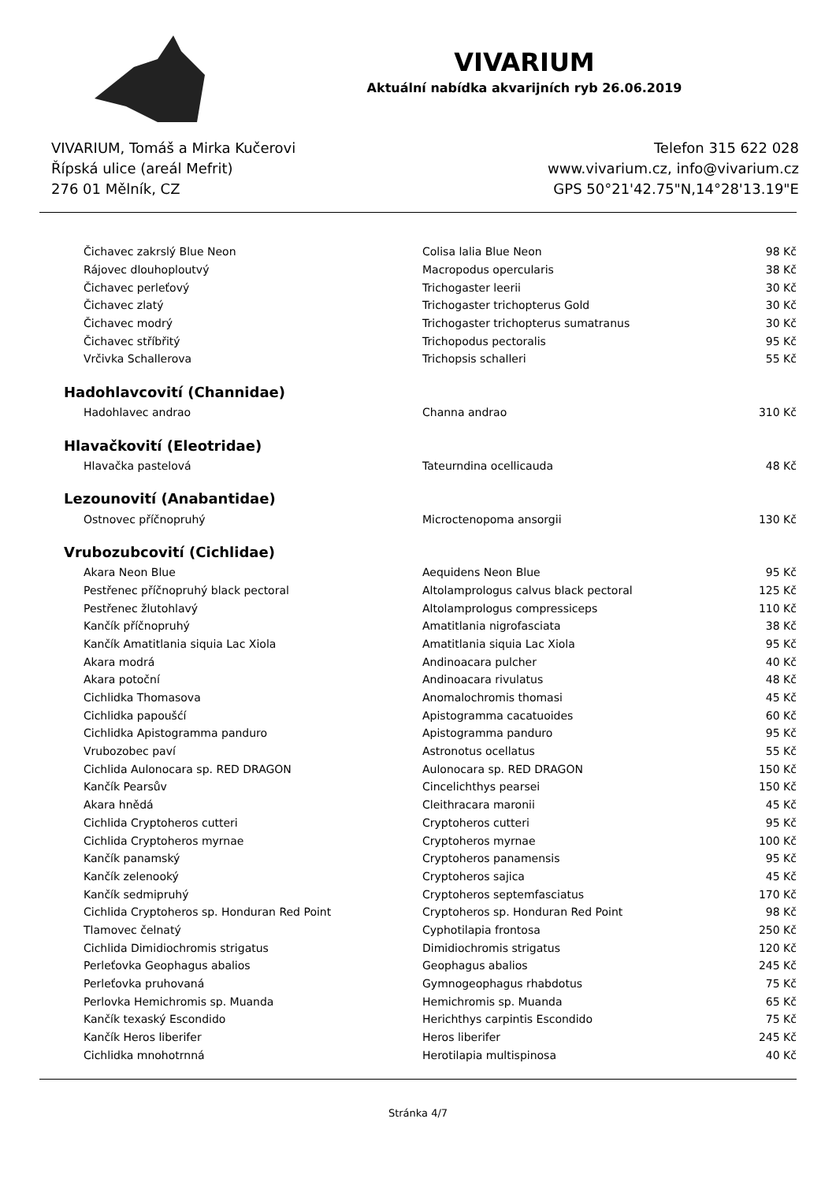VIVARIUM
Aktuální nabídka akvarijních ryb 26.06.2019
VIVARIUM, Tomáš a Mirka Kučerovi
Řípská ulice (areál Mefrit)
276 01 Mělník, CZ
Telefon 315 622 028
www.vivarium.cz, info@vivarium.cz
GPS 50°21'42.75"N,14°28'13.19"E
| Čichavec zakrslý Blue Neon | Colisa lalia Blue Neon | 98 Kč |
| Rájovec dlouhoploutvý | Macropodus opercularis | 38 Kč |
| Čichavec perleťový | Trichogaster leerii | 30 Kč |
| Čichavec zlatý | Trichogaster trichopterus Gold | 30 Kč |
| Čichavec modrý | Trichogaster trichopterus sumatranus | 30 Kč |
| Čichavec stříbřitý | Trichopodus pectoralis | 95 Kč |
| Vrčivka Schallerova | Trichopsis schalleri | 55 Kč |
| Hadohlavcovití (Channidae) | | |
| Hadohlavec andrao | Channa andrao | 310 Kč |
| Hlavačkovití (Eleotridae) | | |
| Hlavačka pastelová | Tateurndina ocellicauda | 48 Kč |
| Lezounovití (Anabantidae) | | |
| Ostnovec příčnopruhý | Microctenopoma ansorgii | 130 Kč |
| Vrubozubcovití (Cichlidae) | | |
| Akara Neon Blue | Aequidens Neon Blue | 95 Kč |
| Pestřenec příčnopruhý black pectoral | Altolamprologus calvus black pectoral | 125 Kč |
| Pestřenec žlutohlavý | Altolamprologus compressiceps | 110 Kč |
| Kančík příčnopruhý | Amatitlania nigrofasciata | 38 Kč |
| Kančík Amatitlania siquia Lac Xiola | Amatitlania siquia Lac Xiola | 95 Kč |
| Akara modrá | Andinoacara pulcher | 40 Kč |
| Akara potoční | Andinoacara rivulatus | 48 Kč |
| Cichlidka Thomasova | Anomalochromis thomasi | 45 Kč |
| Cichlidka papoušćí | Apistogramma cacatuoides | 60 Kč |
| Cichlidka Apistogramma panduro | Apistogramma panduro | 95 Kč |
| Vrubozobec paví | Astronotus ocellatus | 55 Kč |
| Cichlida Aulonocara sp. RED DRAGON | Aulonocara sp. RED DRAGON | 150 Kč |
| Kančík Pearsův | Cincelichthys pearsei | 150 Kč |
| Akara hnědá | Cleithracara maronii | 45 Kč |
| Cichlida Cryptoheros cutteri | Cryptoheros cutteri | 95 Kč |
| Cichlida Cryptoheros myrnae | Cryptoheros myrnae | 100 Kč |
| Kančík panamský | Cryptoheros panamensis | 95 Kč |
| Kančík zelenooký | Cryptoheros sajica | 45 Kč |
| Kančík sedmipruhý | Cryptoheros septemfasciatus | 170 Kč |
| Cichlida Cryptoheros sp. Honduran Red Point | Cryptoheros sp. Honduran Red Point | 98 Kč |
| Tlamovec čelnatý | Cyphotilapia frontosa | 250 Kč |
| Cichlida Dimidiochromis strigatus | Dimidiochromis strigatus | 120 Kč |
| Perleťovka Geophagus abalios | Geophagus abalios | 245 Kč |
| Perleťovka pruhovaná | Gymnogeophagus rhabdotus | 75 Kč |
| Perlovka Hemichromis sp. Muanda | Hemichromis sp. Muanda | 65 Kč |
| Kančík texaský Escondido | Herichthys carpintis Escondido | 75 Kč |
| Kančík Heros liberifer | Heros liberifer | 245 Kč |
| Cichlidka mnohotrnná | Herotilapia multispinosa | 40 Kč |
Stránka 4/7